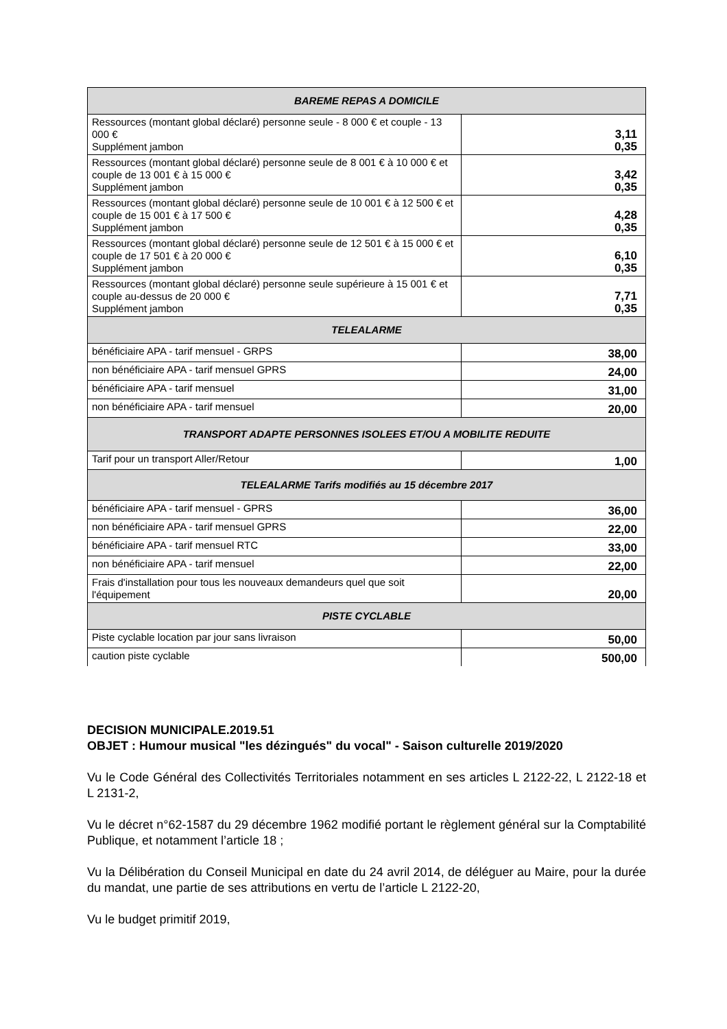| BAREME REPAS A DOMICILE | |
| --- | --- |
| Ressources (montant global déclaré) personne seule - 8 000 € et couple - 13 000 € Supplément jambon | 3,11 0,35 |
| Ressources (montant global déclaré) personne seule de 8 001 € à 10 000 € et couple de 13 001 € à 15 000 € Supplément jambon | 3,42 0,35 |
| Ressources (montant global déclaré) personne seule de 10 001 € à 12 500 € et couple de 15 001 € à 17 500 € Supplément jambon | 4,28 0,35 |
| Ressources (montant global déclaré) personne seule de 12 501 € à 15 000 € et couple de 17 501 € à 20 000 € Supplément jambon | 6,10 0,35 |
| Ressources (montant global déclaré) personne seule supérieure à 15 001 € et couple au-dessus de 20 000 € Supplément jambon | 7,71 0,35 |
| TELEALARME | |
| bénéficiaire APA - tarif mensuel - GRPS | 38,00 |
| non bénéficiaire APA - tarif mensuel GPRS | 24,00 |
| bénéficiaire APA - tarif mensuel | 31,00 |
| non bénéficiaire APA - tarif mensuel | 20,00 |
| TRANSPORT ADAPTE PERSONNES ISOLEES ET/OU A MOBILITE REDUITE | |
| Tarif pour un transport Aller/Retour | 1,00 |
| TELEALARME Tarifs modifiés au 15 décembre 2017 | |
| bénéficiaire APA - tarif mensuel - GPRS | 36,00 |
| non bénéficiaire APA - tarif mensuel GPRS | 22,00 |
| bénéficiaire APA - tarif mensuel RTC | 33,00 |
| non bénéficiaire APA - tarif mensuel | 22,00 |
| Frais d'installation pour tous les nouveaux demandeurs quel que soit l'équipement | 20,00 |
| PISTE CYCLABLE | |
| Piste cyclable location par jour sans livraison | 50,00 |
| caution piste cyclable | 500,00 |
DECISION MUNICIPALE.2019.51
OBJET : Humour musical "les dézingués" du vocal" - Saison culturelle 2019/2020
Vu le Code Général des Collectivités Territoriales notamment en ses articles L 2122-22, L 2122-18 et L 2131-2,
Vu le décret n°62-1587 du 29 décembre 1962 modifié portant le règlement général sur la Comptabilité Publique, et notamment l’article 18 ;
Vu la Délibération du Conseil Municipal en date du 24 avril 2014, de déléguer au Maire, pour la durée du mandat, une partie de ses attributions en vertu de l’article L 2122-20,
Vu le budget primitif 2019,